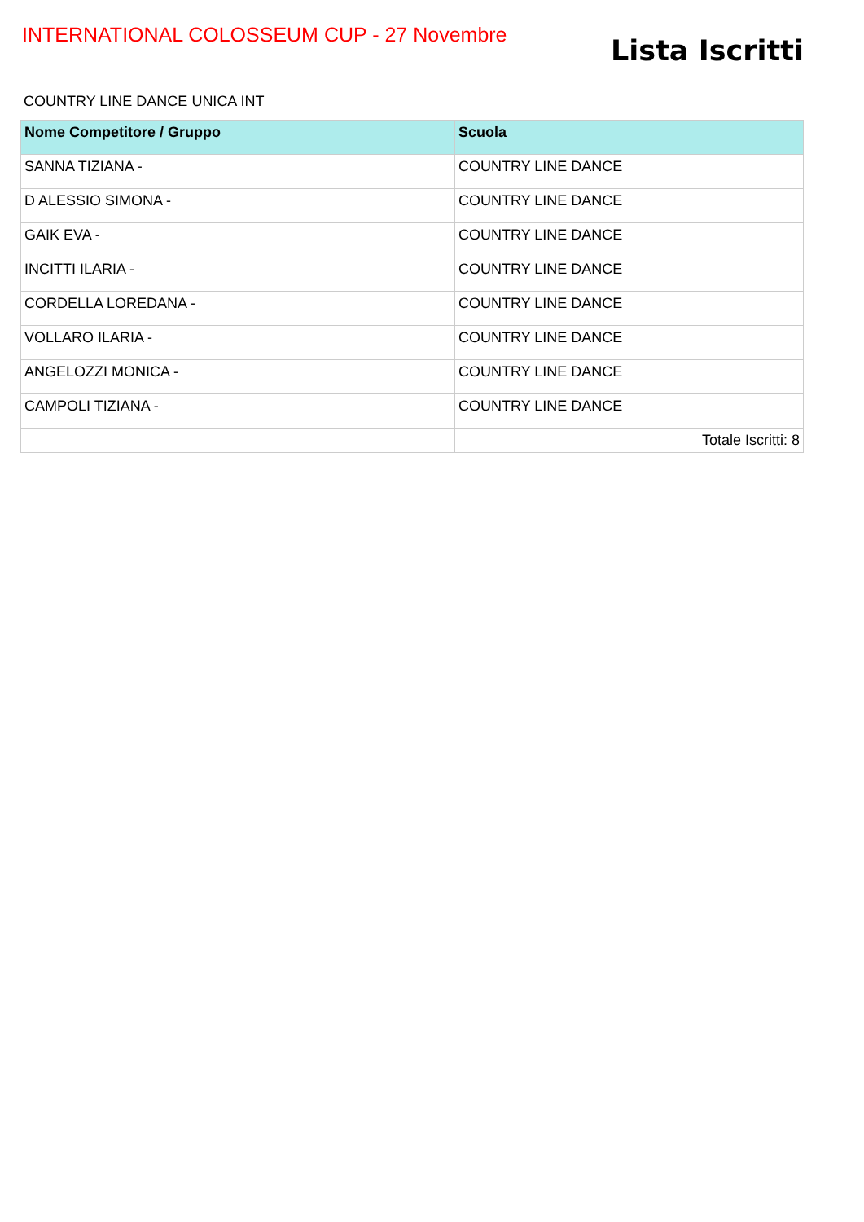INTERNATIONAL COLOSSEUM CUP - 27 Novembre
Lista Iscritti
COUNTRY LINE DANCE UNICA INT
| Nome Competitore / Gruppo | Scuola |
| --- | --- |
| SANNA TIZIANA - | COUNTRY LINE DANCE |
| D ALESSIO SIMONA - | COUNTRY LINE DANCE |
| GAIK EVA - | COUNTRY LINE DANCE |
| INCITTI ILARIA - | COUNTRY LINE DANCE |
| CORDELLA LOREDANA - | COUNTRY LINE DANCE |
| VOLLARO ILARIA - | COUNTRY LINE DANCE |
| ANGELOZZI MONICA - | COUNTRY LINE DANCE |
| CAMPOLI TIZIANA - | COUNTRY LINE DANCE |
| | Totale Iscritti: 8 |